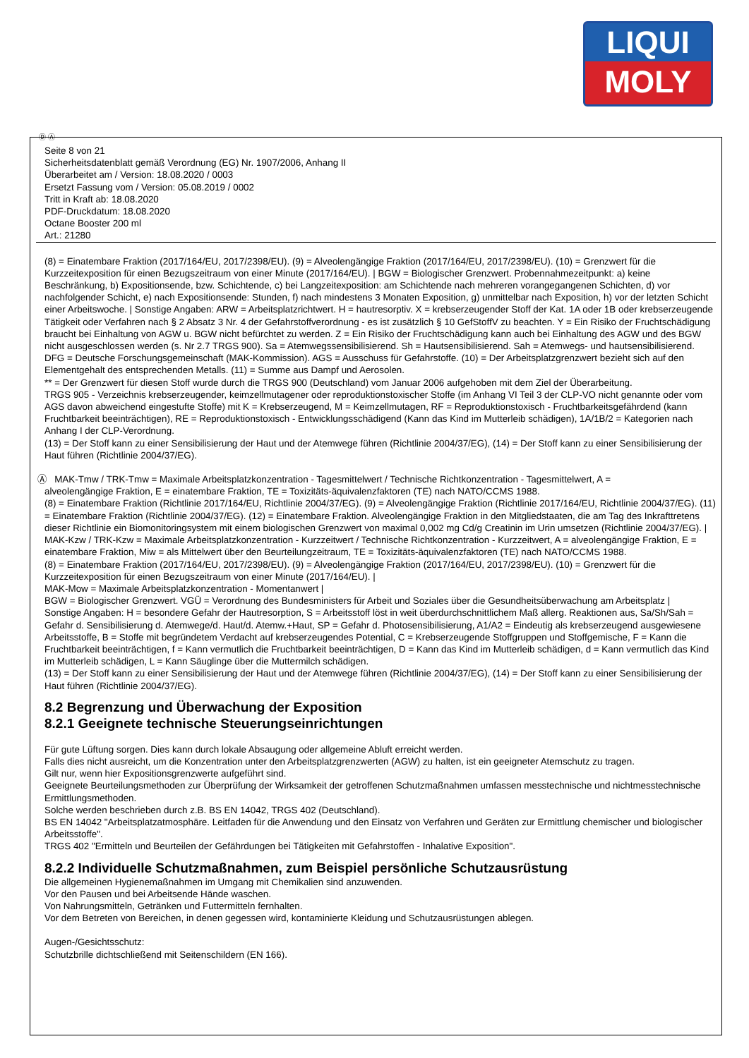LIQUI
MOLY
Ⓓ Ⓐ
Seite 8 von 21
Sicherheitsdatenblatt gemäß Verordnung (EG) Nr. 1907/2006, Anhang II
Überarbeitet am / Version: 18.08.2020 / 0003
Ersetzt Fassung vom / Version: 05.08.2019 / 0002
Tritt in Kraft ab: 18.08.2020
PDF-Druckdatum: 18.08.2020
Octane Booster 200 ml
Art.: 21280
(8) = Einatembare Fraktion (2017/164/EU, 2017/2398/EU). (9) = Alveolengängige Fraktion (2017/164/EU, 2017/2398/EU). (10) = Grenzwert für die Kurzzeitexposition für einen Bezugszeitraum von einer Minute (2017/164/EU). | BGW = Biologischer Grenzwert. Probennahmezeitpunkt: a) keine Beschränkung, b) Expositionsende, bzw. Schichtende, c) bei Langzeitexposition: am Schichtende nach mehreren vorangegangenen Schichten, d) vor nachfolgender Schicht, e) nach Expositionsende: Stunden, f) nach mindestens 3 Monaten Exposition, g) unmittelbar nach Exposition, h) vor der letzten Schicht einer Arbeitswoche. | Sonstige Angaben: ARW = Arbeitsplatzrichtwert. H = hautresorptiv. X = krebserzeugender Stoff der Kat. 1A oder 1B oder krebserzeugende Tätigkeit oder Verfahren nach § 2 Absatz 3 Nr. 4 der Gefahrstoffverordnung - es ist zusätzlich § 10 GefStoffV zu beachten. Y = Ein Risiko der Fruchtschädigung braucht bei Einhaltung von AGW u. BGW nicht befürchtet zu werden. Z = Ein Risiko der Fruchtschädigung kann auch bei Einhaltung des AGW und des BGW nicht ausgeschlossen werden (s. Nr 2.7 TRGS 900). Sa = Atemwegssensibilisierend. Sh = Hautsensibilisierend. Sah = Atemwegs- und hautsensibilisierend. DFG = Deutsche Forschungsgemeinschaft (MAK-Kommission). AGS = Ausschuss für Gefahrstoffe. (10) = Der Arbeitsplatzgrenzwert bezieht sich auf den Elementgehalt des entsprechenden Metalls. (11) = Summe aus Dampf und Aerosolen.
** = Der Grenzwert für diesen Stoff wurde durch die TRGS 900 (Deutschland) vom Januar 2006 aufgehoben mit dem Ziel der Überarbeitung.
TRGS 905 - Verzeichnis krebserzeugender, keimzellmutagener oder reproduktionstoxischer Stoffe (im Anhang VI Teil 3 der CLP-VO nicht genannte oder vom AGS davon abweichend eingestufte Stoffe) mit K = Krebserzeugend, M = Keimzellmutagen, RF = Reproduktionstoxisch - Fruchtbarkeitsgefährdend (kann Fruchtbarkeit beeinträchtigen), RE = Reproduktionstoxisch - Entwicklungsschädigend (Kann das Kind im Mutterleib schädigen), 1A/1B/2 = Kategorien nach Anhang I der CLP-Verordnung.
(13) = Der Stoff kann zu einer Sensibilisierung der Haut und der Atemwege führen (Richtlinie 2004/37/EG), (14) = Der Stoff kann zu einer Sensibilisierung der Haut führen (Richtlinie 2004/37/EG).
Ⓐ MAK-Tmw / TRK-Tmw = Maximale Arbeitsplatzkonzentration - Tagesmittelwert / Technische Richtkonzentration - Tagesmittelwert, A =
alveolengängige Fraktion, E = einatembare Fraktion, TE = Toxizitäts-äquivalenzfaktoren (TE) nach NATO/CCMS 1988.
(8) = Einatembare Fraktion (Richtlinie 2017/164/EU, Richtlinie 2004/37/EG). (9) = Alveolengängige Fraktion (Richtlinie 2017/164/EU, Richtlinie 2004/37/EG). (11) = Einatembare Fraktion (Richtlinie 2004/37/EG). (12) = Einatembare Fraktion. Alveolengängige Fraktion in den Mitgliedstaaten, die am Tag des Inkrafttretens dieser Richtlinie ein Biomonitoringsystem mit einem biologischen Grenzwert von maximal 0,002 mg Cd/g Creatinin im Urin umsetzen (Richtlinie 2004/37/EG). |
MAK-Kzw / TRK-Kzw = Maximale Arbeitsplatzkonzentration - Kurzzeitwert / Technische Richtkonzentration - Kurzzeitwert, A = alveolengängige Fraktion, E = einatembare Fraktion, Miw = als Mittelwert über den Beurteilungzeitraum, TE = Toxizitäts-äquivalenzfaktoren (TE) nach NATO/CCMS 1988.
(8) = Einatembare Fraktion (2017/164/EU, 2017/2398/EU). (9) = Alveolengängige Fraktion (2017/164/EU, 2017/2398/EU). (10) = Grenzwert für die Kurzzeitexposition für einen Bezugszeitraum von einer Minute (2017/164/EU). |
MAK-Mow = Maximale Arbeitsplatzkonzentration - Momentanwert |
BGW = Biologischer Grenzwert. VGÜ = Verordnung des Bundesministers für Arbeit und Soziales über die Gesundheitsüberwachung am Arbeitsplatz |
Sonstige Angaben: H = besondere Gefahr der Hautresorption, S = Arbeitsstoff löst in weit überdurchschnittlichem Maß allerg. Reaktionen aus, Sa/Sh/Sah = Gefahr d. Sensibilisierung d. Atemwege/d. Haut/d. Atemw.+Haut, SP = Gefahr d. Photosensibilisierung, A1/A2 = Eindeutig als krebserzeugend ausgewiesene Arbeitsstoffe, B = Stoffe mit begründetem Verdacht auf krebserzeugendes Potential, C = Krebserzeugende Stoffgruppen und Stoffgemische, F = Kann die Fruchtbarkeit beeinträchtigen, f = Kann vermutlich die Fruchtbarkeit beeinträchtigen, D = Kann das Kind im Mutterleib schädigen, d = Kann vermutlich das Kind im Mutterleib schädigen, L = Kann Säuglinge über die Muttermilch schädigen.
(13) = Der Stoff kann zu einer Sensibilisierung der Haut und der Atemwege führen (Richtlinie 2004/37/EG), (14) = Der Stoff kann zu einer Sensibilisierung der Haut führen (Richtlinie 2004/37/EG).
8.2 Begrenzung und Überwachung der Exposition
8.2.1 Geeignete technische Steuerungseinrichtungen
Für gute Lüftung sorgen. Dies kann durch lokale Absaugung oder allgemeine Abluft erreicht werden.
Falls dies nicht ausreicht, um die Konzentration unter den Arbeitsplatzgrenzwerten (AGW) zu halten, ist ein geeigneter Atemschutz zu tragen.
Gilt nur, wenn hier Expositionsgrenzwerte aufgeführt sind.
Geeignete Beurteilungsmethoden zur Überprüfung der Wirksamkeit der getroffenen Schutzmaßnahmen umfassen messtechnische und nichtmesstechnische Ermittlungsmethoden.
Solche werden beschrieben durch z.B. BS EN 14042, TRGS 402 (Deutschland).
BS EN 14042 "Arbeitsplatzatmosphäre. Leitfaden für die Anwendung und den Einsatz von Verfahren und Geräten zur Ermittlung chemischer und biologischer Arbeitsstoffe".
TRGS 402 "Ermitteln und Beurteilen der Gefährdungen bei Tätigkeiten mit Gefahrstoffen - Inhalative Exposition".
8.2.2 Individuelle Schutzmaßnahmen, zum Beispiel persönliche Schutzausrüstung
Die allgemeinen Hygienemaßnahmen im Umgang mit Chemikalien sind anzuwenden.
Vor den Pausen und bei Arbeitsende Hände waschen.
Von Nahrungsmitteln, Getränken und Futtermitteln fernhalten.
Vor dem Betreten von Bereichen, in denen gegessen wird, kontaminierte Kleidung und Schutzausrüstungen ablegen.
Augen-/Gesichtsschutz:
Schutzbrille dichtschließend mit Seitenschildern (EN 166).